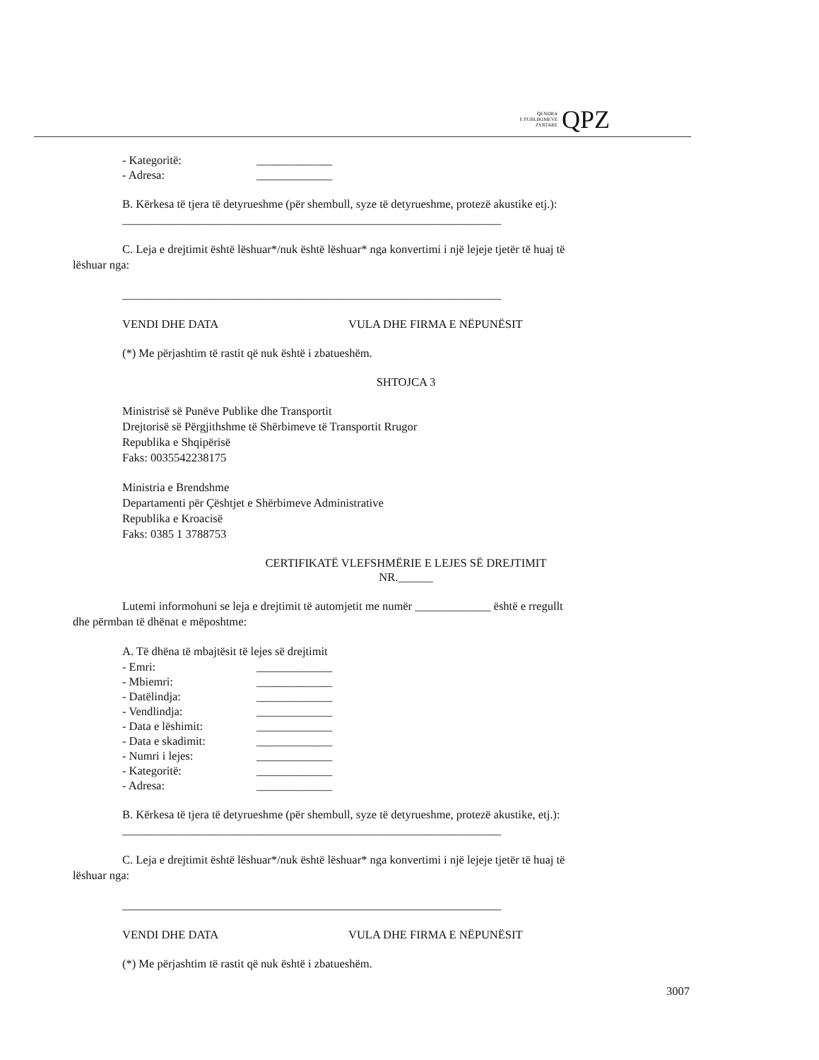QENDRA
E PUBLIKIMEVE
ZYRTARE
QPZ
- Kategoritë: _____________
- Adresa: _____________
B. Kërkesa të tjera të detyrueshme (për shembull, syze të detyrueshme, protezë akustike etj.):
_________________________________________________________________
C. Leja e drejtimit është lëshuar*/nuk është lëshuar* nga konvertimi i një lejeje tjetër të huaj të
lëshuar nga:
_________________________________________________________________
VENDI DHE DATA VULA DHE FIRMA E NËPUNËSIT
(*) Me përjashtim të rastit që nuk është i zbatueshëm.
SHTOJCA 3
Ministrisë së Punëve Publike dhe Transportit
Drejtorisë së Përgjithshme të Shërbimeve të Transportit Rrugor
Republika e Shqipërisë
Faks: 0035542238175
Ministria e Brendshme
Departamenti për Çështjet e Shërbimeve Administrative
Republika e Kroacisë
Faks: 0385 1 3788753
CERTIFIKATË VLEFSHMËRIE E LEJES SË DREJTIMIT
NR.______
Lutemi informohuni se leja e drejtimit të automjetit me numër _____________ është e rregullt
dhe përmban të dhënat e mëposhtme:
A. Të dhëna të mbajtësit të lejes së drejtimit
- Emri: _____________
- Mbiemri: _____________
- Datëlindja: _____________
- Vendlindja: _____________
- Data e lëshimit: _____________
- Data e skadimit: _____________
- Numri i lejes: _____________
- Kategoritë: _____________
- Adresa: _____________
B. Kërkesa të tjera të detyrueshme (për shembull, syze të detyrueshme, protezë akustike, etj.):
_________________________________________________________________
C. Leja e drejtimit është lëshuar*/nuk është lëshuar* nga konvertimi i një lejeje tjetër të huaj të
lëshuar nga:
_________________________________________________________________
VENDI DHE DATA VULA DHE FIRMA E NËPUNËSIT
(*) Me përjashtim të rastit që nuk është i zbatueshëm.
3007